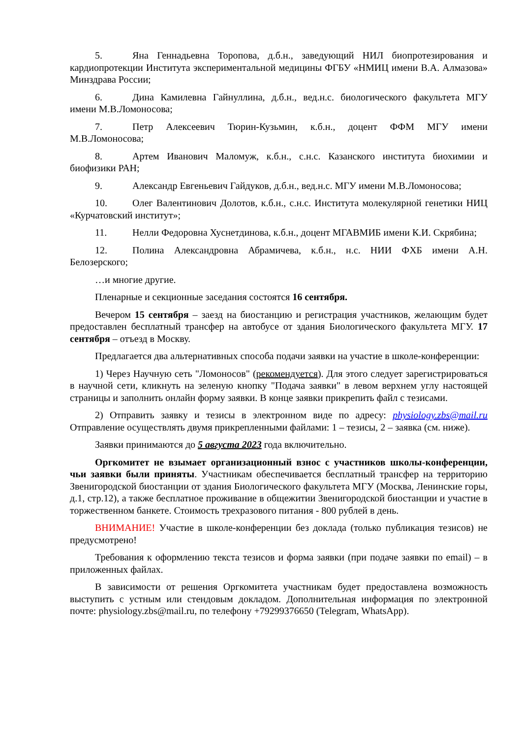5. Яна Геннадьевна Торопова, д.б.н., заведующий НИЛ биопротезирования и кардиопротекции Института экспериментальной медицины ФГБУ «НМИЦ имени В.А. Алмазова» Минздрава России;
6. Дина Камилевна Гайнуллина, д.б.н., вед.н.с. биологического факультета МГУ имени М.В.Ломоносова;
7. Петр Алексеевич Тюрин-Кузьмин, к.б.н., доцент ФФМ МГУ имени М.В.Ломоносова;
8. Артем Иванович Маломуж, к.б.н., с.н.с. Казанского института биохимии и биофизики РАН;
9. Александр Евгеньевич Гайдуков, д.б.н., вед.н.с. МГУ имени М.В.Ломоносова;
10. Олег Валентинович Долотов, к.б.н., с.н.с. Института молекулярной генетики НИЦ «Курчатовский институт»;
11. Нелли Федоровна Хуснетдинова, к.б.н., доцент МГАВМИБ имени К.И. Скрябина;
12. Полина Александровна Абрамичева, к.б.н., н.с. НИИ ФХБ имени А.Н. Белозерского;
…и многие другие.
Пленарные и секционные заседания состоятся 16 сентября.
Вечером 15 сентября – заезд на биостанцию и регистрация участников, желающим будет предоставлен бесплатный трансфер на автобусе от здания Биологического факультета МГУ. 17 сентября – отъезд в Москву.
Предлагается два альтернативных способа подачи заявки на участие в школе-конференции:
1) Через Научную сеть "Ломоносов" (рекомендуется). Для этого следует зарегистрироваться в научной сети, кликнуть на зеленую кнопку "Подача заявки" в левом верхнем углу настоящей страницы и заполнить онлайн форму заявки. В конце заявки прикрепить файл с тезисами.
2) Отправить заявку и тезисы в электронном виде по адресу: physiology.zbs@mail.ru Отправление осуществлять двумя прикрепленными файлами: 1 – тезисы, 2 – заявка (см. ниже).
Заявки принимаются до 5 августа 2023 года включительно.
Оргкомитет не взымает организационный взнос с участников школы-конференции, чьи заявки были приняты. Участникам обеспечивается бесплатный трансфер на территорию Звенигородской биостанции от здания Биологического факультета МГУ (Москва, Ленинские горы, д.1, стр.12), а также бесплатное проживание в общежитии Звенигородской биостанции и участие в торжественном банкете. Стоимость трехразового питания - 800 рублей в день.
ВНИМАНИЕ! Участие в школе-конференции без доклада (только публикация тезисов) не предусмотрено!
Требования к оформлению текста тезисов и форма заявки (при подаче заявки по email) – в приложенных файлах.
В зависимости от решения Оргкомитета участникам будет предоставлена возможность выступить с устным или стендовым докладом. Дополнительная информация по электронной почте: physiology.zbs@mail.ru, по телефону +79299376650 (Telegram, WhatsApp).